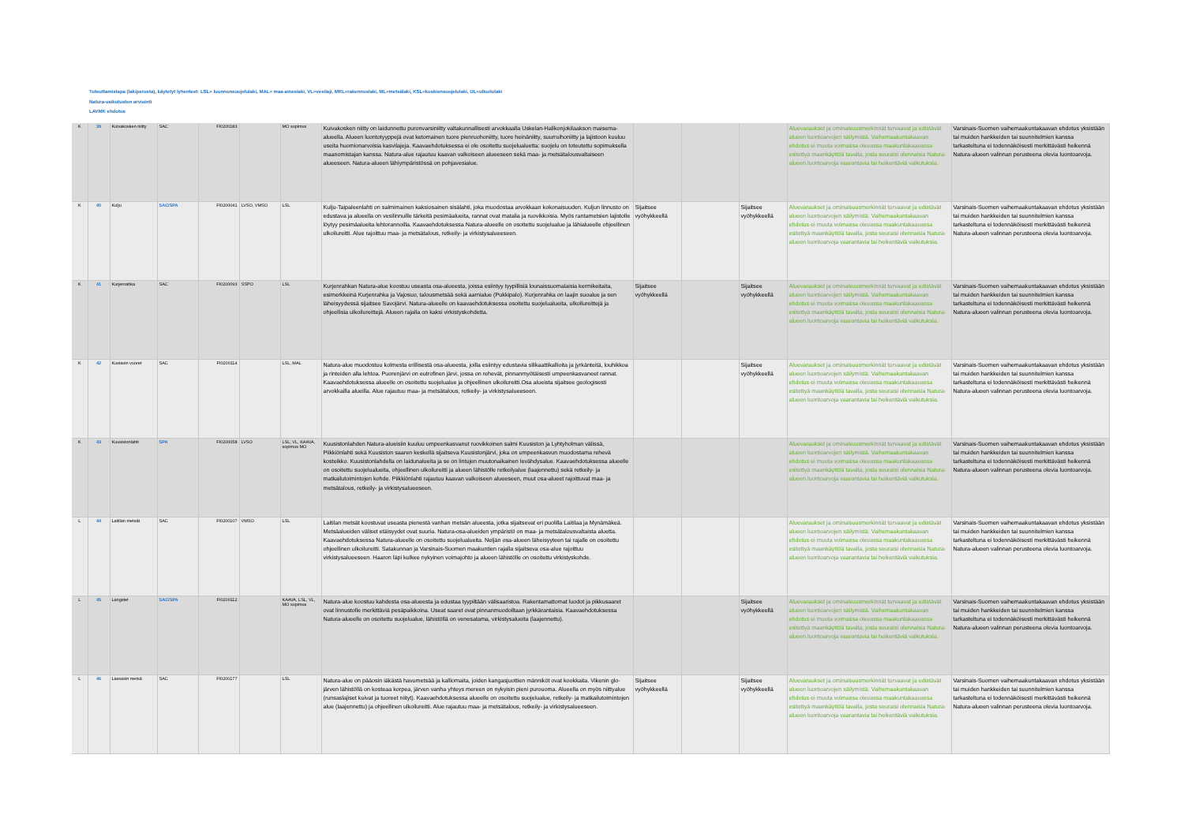Toteuttamistapa (lakiperusta), käytetyt lyhenteet: LSL= luonnonsuojelulaki, MAL= maa-aineslaki, VL=vesilaji, MRL=rakennuslaki, ML=metsälaki, KSL=koskiensuojelulaki, UL=ulkoilulaki
Natura-vaikutusten arviointi
LAVMK ehdotus
| K | 39 | Kuivakosken niitty | SAC | FI0200183 | | MO sopimus | Kuivakosken niitty on laidunnettu puronvarsiniitty valtakunnallisesti arvokkaalla Uskelan-Halikonjokilaakson maisema-alueella. Alueen luontotyyppejä ovat ketomainen tuore pienruohoniitty, tuore heinäniitty, suurruihoniitty ja lajistoon kuuluu useita huomionarvoisia kasvilajeja. Kaavaehdotuksessa ei ole osoitettu suojelualuetta: suojelu on toteutettu sopimuksella maanomistajan kanssa. Natura-alue rajautuu kaavan valkoiseen alueeseen sekä maa- ja metsätalousvaltaiseen alueeseen. Natura-alueen lähiympäristössä on pohjavesialue. | | | | Aluevaraukset ja ominaisuusmerkinnät turvaavat ja edistävät alueen luontoarvojen säilymistä. Vaihemaakuntakaavan ehdotus ei muuta voimassa olevassa maakuntakaavassa esitettyä maankäyttöä tavalla, josta seuraisi olennaisia Natura-alueen luontoarvoja vaarantavia tai heikentäviä vaikutuksia. | Varsinais-Suomen vaihemaakuntakaavan ehdotus yksistään tai muiden hankkeiden tai suunnitelmien kanssa tarkasteltuna ei todennäköisesti merkittävästi heikennä Natura-alueen valinnan perusteena olevia luontoarvoja. |
| K | 40 | Kulju | SAC/SPA | FI0200041 | LVSO, VMSO | LSL | Kulju-Taipaleenlahti on salmimainen kaksiosainen sisälahti, joka muodostaa arvokkaan kokonaisuuden. Kuljun linnusto on edustava ja alueella on vesilinnuille tärkeitä pesimäalueita, rannat ovat matalia ja ruovikkoisia. Myös rantametsien lajistolle löytyy pesimäalueita lehtorannoilla. Kaavaehdotuksessa Natura-alueelle on osoitettu suojelualue ja lähialueelle ohjeellinen ulkoilureitti. Alue rajoittuu maa- ja metsätalous, retkeily- ja virkistysalueeseen. | Sijaitsee vyöhykkeellä | | Sijaitsee vyöhykkeellä | Aluevaraukset ja ominaisuusmerkinnät turvaavat ja edistävät alueen luontoarvojen säilymistä. Vaihemaakuntakaavan ehdotus ei muuta voimassa olevassa maakuntakaavassa esitettyä maankäyttöä tavalla, josta seuraisi olennaisia Natura-alueen luontoarvoja vaarantavia tai heikentäviä vaikutuksia. | Varsinais-Suomen vaihemaakuntakaavan ehdotus yksistään tai muiden hankkeiden tai suunnitelmien kanssa tarkasteltuna ei todennäköisesti merkittävästi heikennä Natura-alueen valinnan perusteena olevia luontoarvoja. |
| K | 41 | Kurjenrahka | SAC | FI0200093 | SSPO | LSL | Kurjenrahkan Natura-alue koostuu useasta osa-alueesta, joissa esiintyy tyypillisiä lounaissuomalaisia kermikeitaita, esimerkkeinä Kurjenrahka ja Vajosuo, talousmetsää sekä aarnialue (Pukkipalo). Kurjenrahka on laajin suoalue ja sen läheisyydessä sijaitsee Savojärvi. Natura-alueelle on kaavaehdotuksessa osoitettu suojelualueita, ulkoilureittejä ja ohjeellisia ulkoilureittejä. Alueen rajalla on kaksi virkistyskohdetta. | Sijaitsee vyöhykkeellä | | Sijaitsee vyöhykkeellä | Aluevaraukset ja ominaisuusmerkinnät turvaavat ja edistävät alueen luontoarvojen säilymistä. Vaihemaakuntakaavan ehdotus ei muuta voimassa olevassa maakuntakaavassa esitettyä maankäyttöä tavalla, josta seuraisi olennaisia Natura-alueen luontoarvoja vaarantavia tai heikentäviä vaikutuksia. | Varsinais-Suomen vaihemaakuntakaavan ehdotus yksistään tai muiden hankkeiden tai suunnitelmien kanssa tarkasteltuna ei todennäköisesti merkittävästi heikennä Natura-alueen valinnan perusteena olevia luontoarvoja. |
| K | 42 | Kustavin vuoret | SAC | FI0200114 | | LSL, MAL | Natura-alue muodostuu kolmesta erillisestä osa-alueesta, joilla esiintyy edustavia silikaattikallioita ja jyrkänteitä, louhikkoa ja rinteiden alla lehtoa. Puorenjärvi on eutrofinen järvi, jossa on rehevät, pinnanmyötäisesti umpeenkasvaneet rannat. Kaavaehdotuksessa alueelle on osoitettu suojelualue ja ohjeellinen ulkoilureitti.Osa alueista sijaitsee geologisesti arvokkailla alueilla. Alue rajautuu maa- ja metsätalous, retkeily- ja virkistysalueeseen. | | | Sijaitsee vyöhykkeellä | Aluevaraukset ja ominaisuusmerkinnät turvaavat ja edistävät alueen luontoarvojen säilymistä. Vaihemaakuntakaavan ehdotus ei muuta voimassa olevassa maakuntakaavassa esitettyä maankäyttöä tavalla, josta seuraisi olennaisia Natura-alueen luontoarvoja vaarantavia tai heikentäviä vaikutuksia. | Varsinais-Suomen vaihemaakuntakaavan ehdotus yksistään tai muiden hankkeiden tai suunnitelmien kanssa tarkasteltuna ei todennäköisesti merkittävästi heikennä Natura-alueen valinnan perusteena olevia luontoarvoja. |
| K | 43 | Kuusistonlahti | SPA | FI0200058 | LVSO | LSL, VL, KAAVA, sopimus MO | Kuusistonlahden Natura-alueisiin kuuluu umpeenkasvanut ruovikkoinen salmi Kuusiston ja Lyhtyholman välissä, Piikkiönlahti sekä Kuusiston saaren keskellä sijaitseva Kuusistonjärvi, joka on umpeenkasvun muodostama rehevä kosteikko. Kuusistonlahdella on laidunalueita ja se on lintujen muutonaikainen levähdysalue. Kaavaehdotuksessa alueelle on osoitettu suojelualueita, ohjeellinen ulkoilureitti ja alueen lähistölle retkeilyalue (laajennettu) sekä retkeily- ja matkailutoimintojen kohde. Piikkiönlahti rajautuu kaavan valkoiseen alueeseen, muut osa-alueet rajoittuvat maa- ja metsätalous, retkeily- ja virkistysalueeseen. | | | | Aluevaraukset ja ominaisuusmerkinnät turvaavat ja edistävät alueen luontoarvojen säilymistä. Vaihemaakuntakaavan ehdotus ei muuta voimassa olevassa maakuntakaavassa esitettyä maankäyttöä tavalla, josta seuraisi olennaisia Natura-alueen luontoarvoja vaarantavia tai heikentäviä vaikutuksia. | Varsinais-Suomen vaihemaakuntakaavan ehdotus yksistään tai muiden hankkeiden tai suunnitelmien kanssa tarkasteltuna ei todennäköisesti merkittävästi heikennä Natura-alueen valinnan perusteena olevia luontoarvoja. |
| L | 44 | Laitilan metsät | SAC | FI0200107 | VMSO | LSL | Laitilan metsät koostuvat useasta pienestä vanhan metsän alueesta, jotka sijaitsevat eri puolilla Laitilaa ja Mynämäkeä. Metsäalueiden väliset etäisyydet ovat suuria. Natura-osa-alueiden ympäristö on maa- ja metsätalousvaltaista aluetta. Kaavaehdotuksessa Natura-alueelle on osoitettu suojelualueita. Neljän osa-alueen läheisyyteen tai rajalle on osoitettu ohjeellinen ulkoilureitti. Satakunnan ja Varsinais-Suomen maakuntien rajalla sijaitseva osa-alue rajoittuu virkistysalueeseen. Haaron läpi kulkee nykyinen voimajohto ja alueen lähistölle on osoitettu virkistyskohde. | | | | Aluevaraukset ja ominaisuusmerkinnät turvaavat ja edistävät alueen luontoarvojen säilymistä. Vaihemaakuntakaavan ehdotus ei muuta voimassa olevassa maakuntakaavassa esitettyä maankäyttöä tavalla, josta seuraisi olennaisia Natura-alueen luontoarvoja vaarantavia tai heikentäviä vaikutuksia. | Varsinais-Suomen vaihemaakuntakaavan ehdotus yksistään tai muiden hankkeiden tai suunnitelmien kanssa tarkasteltuna ei todennäköisesti merkittävästi heikennä Natura-alueen valinnan perusteena olevia luontoarvoja. |
| L | 45 | Langstet | SAC/SPA | FI0200112 | | KAAVA, LSL, VL, MO sopimus | Natura-alue koostuu kahdesta osa-alueesta ja edustaa tyypiltään välisaaristoa. Rakentamattomat luodot ja pikkusaaret ovat linnustolle merkittäviä pesäpaikkoina. Useat saaret ovat pinnanmuodoiltaan jyrkkärantaisia. Kaavaehdotuksessa Natura-alueelle on osoitettu suojelualue, lähistöllä on venesatama, virkistysalueita (laajennettu). | | | Sijaitsee vyöhykkeellä | Aluevaraukset ja ominaisuusmerkinnät turvaavat ja edistävät alueen luontoarvojen säilymistä. Vaihemaakuntakaavan ehdotus ei muuta voimassa olevassa maakuntakaavassa esitettyä maankäyttöä tavalla, josta seuraisi olennaisia Natura-alueen luontoarvoja vaarantavia tai heikentäviä vaikutuksia. | Varsinais-Suomen vaihemaakuntakaavan ehdotus yksistään tai muiden hankkeiden tai suunnitelmien kanssa tarkasteltuna ei todennäköisesti merkittävästi heikennä Natura-alueen valinnan perusteena olevia luontoarvoja. |
| L | 46 | Lassasin metsä | SAC | FI0200177 | | LSL | Natura-alue on pääosin iäkästä havumetsää ja kalliomaita, joiden kangasjuottien männiköt ovat kookkaita. Vikenin glo-järven lähistöllä on kosteaa korpea, järven vanha yhteys mereen on nykyisin pieni purouoma. Alueella on myös niittyalue (runsaslajiset kuivat ja tuoreet niityt). Kaavaehdotuksessa alueelle on osoitettu suojelualue, retkeily- ja matkailutoimintojen alue (laajennettu) ja ohjeellinen ulkoilureitti. Alue rajautuu maa- ja metsätalous, retkeily- ja virkistysalueeseen. | Sijaitsee vyöhykkeellä | | Sijaitsee vyöhykkeellä | Aluevaraukset ja ominaisuusmerkinnät turvaavat ja edistävät alueen luontoarvojen säilymistä. Vaihemaakuntakaavan ehdotus ei muuta voimassa olevassa maakuntakaavassa esitettyä maankäyttöä tavalla, josta seuraisi olennaisia Natura-alueen luontoarvoja vaarantavia tai heikentäviä vaikutuksia. | Varsinais-Suomen vaihemaakuntakaavan ehdotus yksistään tai muiden hankkeiden tai suunnitelmien kanssa tarkasteltuna ei todennäköisesti merkittävästi heikennä Natura-alueen valinnan perusteena olevia luontoarvoja. |